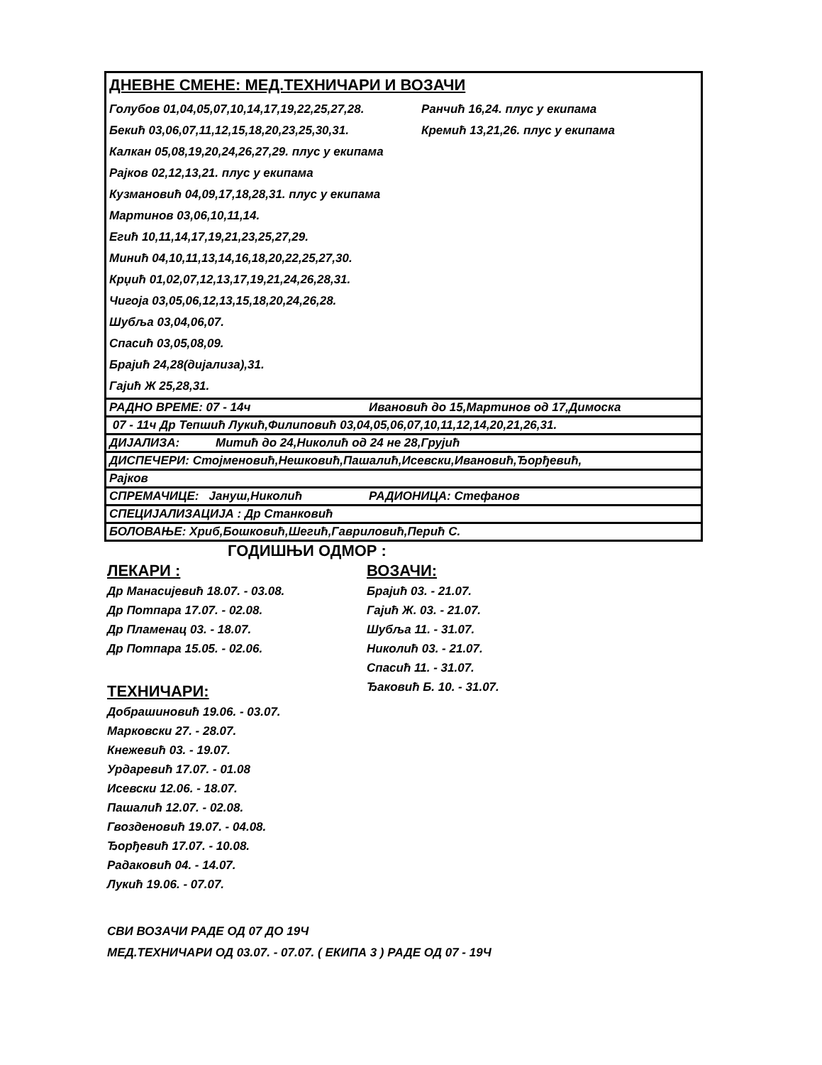| ДНЕВНЕ СМЕНЕ: МЕД.ТЕХНИЧАРИ И ВОЗАЧИ Голубов 01,04,05,07,10,14,17,19,22,25,27,28. Ранчић 16,24. плус у екипама Бекић 03,06,07,11,12,15,18,20,23,25,30,31. Кремић 13,21,26. плус у екипама Калкан 05,08,19,20,24,26,27,29. плус у екипама Рајков 02,12,13,21. плус у екипама Кузмановић 04,09,17,18,28,31. плус у екипама Мартинов 03,06,10,11,14. Егић 10,11,14,17,19,21,23,25,27,29. Минић 04,10,11,13,14,16,18,20,22,25,27,30. Крџић 01,02,07,12,13,17,19,21,24,26,28,31. Чигоја 03,05,06,12,13,15,18,20,24,26,28. Шубља 03,04,06,07. Спасић 03,05,08,09. Брајић 24,28(дијализа),31. Гајић Ж 25,28,31. |
| РАДНО ВРЕМЕ: 07 - 14ч Ивановић до 15,Мартинов од 17,Димоска |
| 07 - 11ч Др Тепшић Лукић,Филиповић 03,04,05,06,07,10,11,12,14,20,21,26,31. |
| ДИЈАЛИЗА: Митић до 24,Николић од 24 не 28,Грујић |
| ДИСПЕЧЕРИ: Стојменовић,Нешковић,Пашалић,Исевски,Ивановић,Ђорђевић, |
| Рајков |
| СПРЕМАЧИЦЕ: Јануш,Николић РАДИОНИЦА: Стефанов |
| СПЕЦИЈАЛИЗАЦИЈА : Др Станковић |
| БОЛОВАЊЕ: Хриб,Бошковић,Шегић,Гавриловић,Перић С. |
ГОДИШЊИ ОДМОР :
ЛЕКАРИ :
Др Манасијевић 18.07. - 03.08.
Др Потпара 17.07. - 02.08.
Др Пламенац 03. - 18.07.
Др Потпара 15.05. - 02.06.
ТЕХНИЧАРИ:
Добрашиновић 19.06. - 03.07.
Марковски 27. - 28.07.
Кнежевић 03. - 19.07.
Урдаревић 17.07. - 01.08
Исевски 12.06. - 18.07.
Пашалић 12.07. - 02.08.
Гвозденовић 19.07. - 04.08.
Ђорђевић 17.07. - 10.08.
Радаковић 04. - 14.07.
Лукић 19.06. - 07.07.
ВОЗАЧИ:
Брајић 03. - 21.07.
Гајић Ж. 03. - 21.07.
Шубља 11. - 31.07.
Николић 03. - 21.07.
Спасић 11. - 31.07.
Ђаковић Б. 10. - 31.07.
СВИ ВОЗАЧИ РАДЕ ОД 07 ДО 19Ч
МЕД.ТЕХНИЧАРИ ОД 03.07. - 07.07. ( ЕКИПА 3 ) РАДЕ ОД 07 - 19Ч